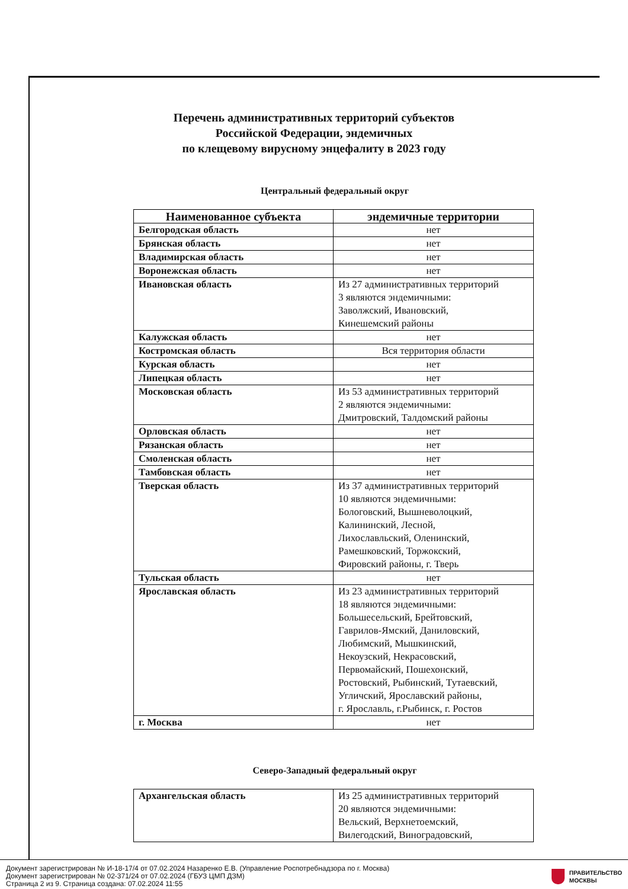Перечень административных территорий субъектов
Российской Федерации, эндемичных
по клещевому вирусному энцефалиту в 2023 году
Центральный федеральный округ
| Наименованное субъекта | эндемичные территории |
| --- | --- |
| Белгородская область | нет |
| Брянская область | нет |
| Владимирская область | нет |
| Воронежская область | нет |
| Ивановская область | Из 27 административных территорий 3 являются эндемичными: Заволжский, Ивановский, Кинешемский районы |
| Калужская область | нет |
| Костромская область | Вся территория области |
| Курская область | нет |
| Липецкая область | нет |
| Московская область | Из 53 административных территорий 2 являются эндемичными: Дмитровский, Талдомский районы |
| Орловская область | нет |
| Рязанская область | нет |
| Смоленская область | нет |
| Тамбовская область | нет |
| Тверская область | Из 37 административных территорий 10 являются эндемичными: Бологовский, Вышневолоцкий, Калининский, Лесной, Лихославльский, Оленинский, Рамешковский, Торжокский, Фировский районы, г. Тверь |
| Тульская область | нет |
| Ярославская область | Из 23 административных территорий 18 являются эндемичными: Большесельский, Брейтовский, Гаврилов-Ямский, Даниловский, Любимский, Мышкинский, Некоузский, Некрасовский, Первомайский, Пошехонский, Ростовский, Рыбинский, Тутаевский, Угличский, Ярославский районы, г. Ярославль, г.Рыбинск, г. Ростов |
| г. Москва | нет |
Северо-Западный федеральный округ
| Архангельская область | Из 25 административных территорий 20 являются эндемичными: Вельский, Верхнетоемский, Вилегодский, Виноградовский, |
Документ зарегистрирован № И-18-17/4 от 07.02.2024 Назаренко Е.В. (Управление Роспотребнадзора по г. Москва)
Документ зарегистрирован № 02-371/24 от 07.02.2024 (ГБУЗ ЦМП ДЗМ)
Страница 2 из 9. Страница создана: 07.02.2024 11:55
ПРАВИТЕЛЬСТВО
МОСКВЫ